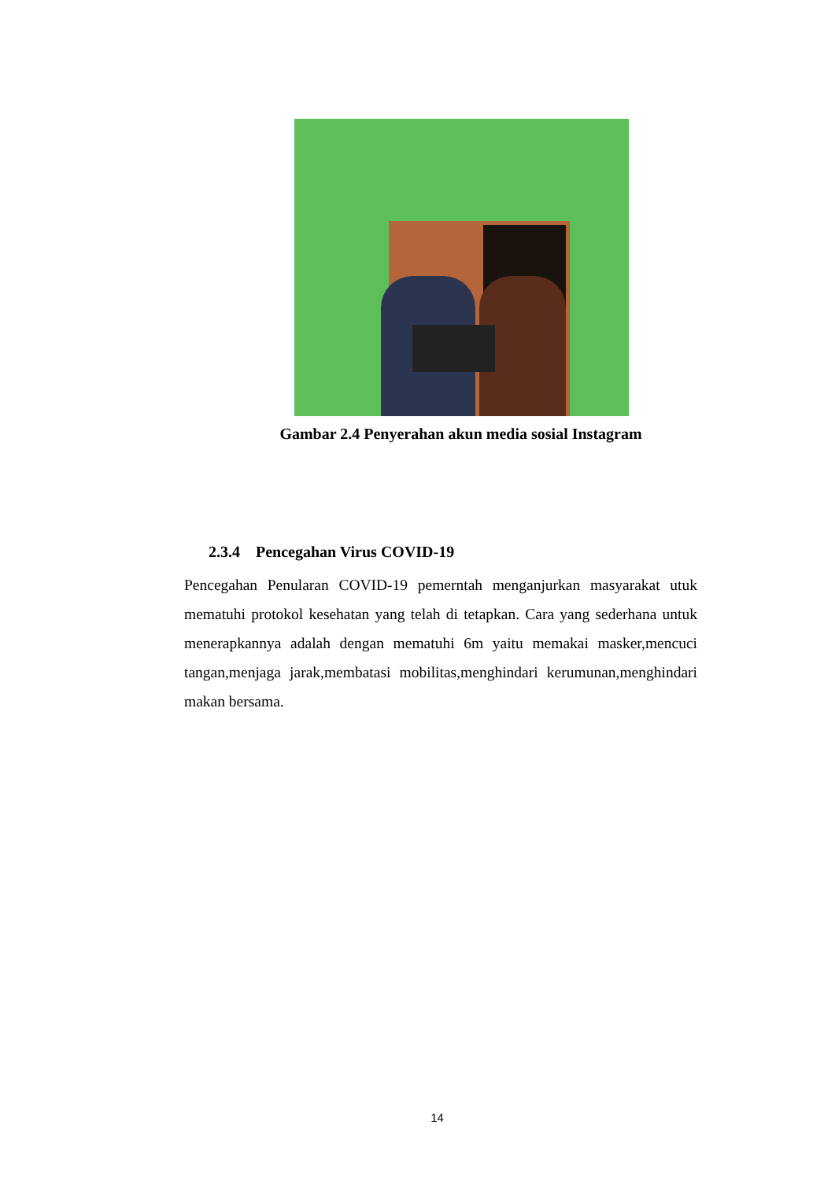Gambar 2.4 Penyerahan akun media sosial Instagram
2.3.4 Pencegahan Virus COVID-19
Pencegahan Penularan COVID-19 pemerntah menganjurkan masyarakat utuk mematuhi protokol kesehatan yang telah di tetapkan. Cara yang sederhana untuk menerapkannya adalah dengan mematuhi 6m yaitu memakai masker,mencuci tangan,menjaga jarak,membatasi mobilitas,menghindari kerumunan,menghindari makan bersama.
14